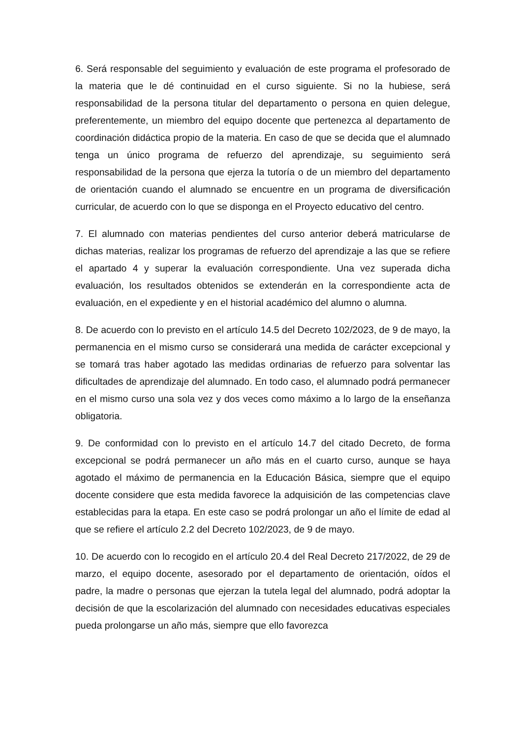6. Será responsable del seguimiento y evaluación de este programa el profesorado de la materia que le dé continuidad en el curso siguiente. Si no la hubiese, será responsabilidad de la persona titular del departamento o persona en quien delegue, preferentemente, un miembro del equipo docente que pertenezca al departamento de coordinación didáctica propio de la materia. En caso de que se decida que el alumnado tenga un único programa de refuerzo del aprendizaje, su seguimiento será responsabilidad de la persona que ejerza la tutoría o de un miembro del departamento de orientación cuando el alumnado se encuentre en un programa de diversificación curricular, de acuerdo con lo que se disponga en el Proyecto educativo del centro.
7. El alumnado con materias pendientes del curso anterior deberá matricularse de dichas materias, realizar los programas de refuerzo del aprendizaje a las que se refiere el apartado 4 y superar la evaluación correspondiente. Una vez superada dicha evaluación, los resultados obtenidos se extenderán en la correspondiente acta de evaluación, en el expediente y en el historial académico del alumno o alumna.
8. De acuerdo con lo previsto en el artículo 14.5 del Decreto 102/2023, de 9 de mayo, la permanencia en el mismo curso se considerará una medida de carácter excepcional y se tomará tras haber agotado las medidas ordinarias de refuerzo para solventar las dificultades de aprendizaje del alumnado. En todo caso, el alumnado podrá permanecer en el mismo curso una sola vez y dos veces como máximo a lo largo de la enseñanza obligatoria.
9. De conformidad con lo previsto en el artículo 14.7 del citado Decreto, de forma excepcional se podrá permanecer un año más en el cuarto curso, aunque se haya agotado el máximo de permanencia en la Educación Básica, siempre que el equipo docente considere que esta medida favorece la adquisición de las competencias clave establecidas para la etapa. En este caso se podrá prolongar un año el límite de edad al que se refiere el artículo 2.2 del Decreto 102/2023, de 9 de mayo.
10. De acuerdo con lo recogido en el artículo 20.4 del Real Decreto 217/2022, de 29 de marzo, el equipo docente, asesorado por el departamento de orientación, oídos el padre, la madre o personas que ejerzan la tutela legal del alumnado, podrá adoptar la decisión de que la escolarización del alumnado con necesidades educativas especiales pueda prolongarse un año más, siempre que ello favorezca